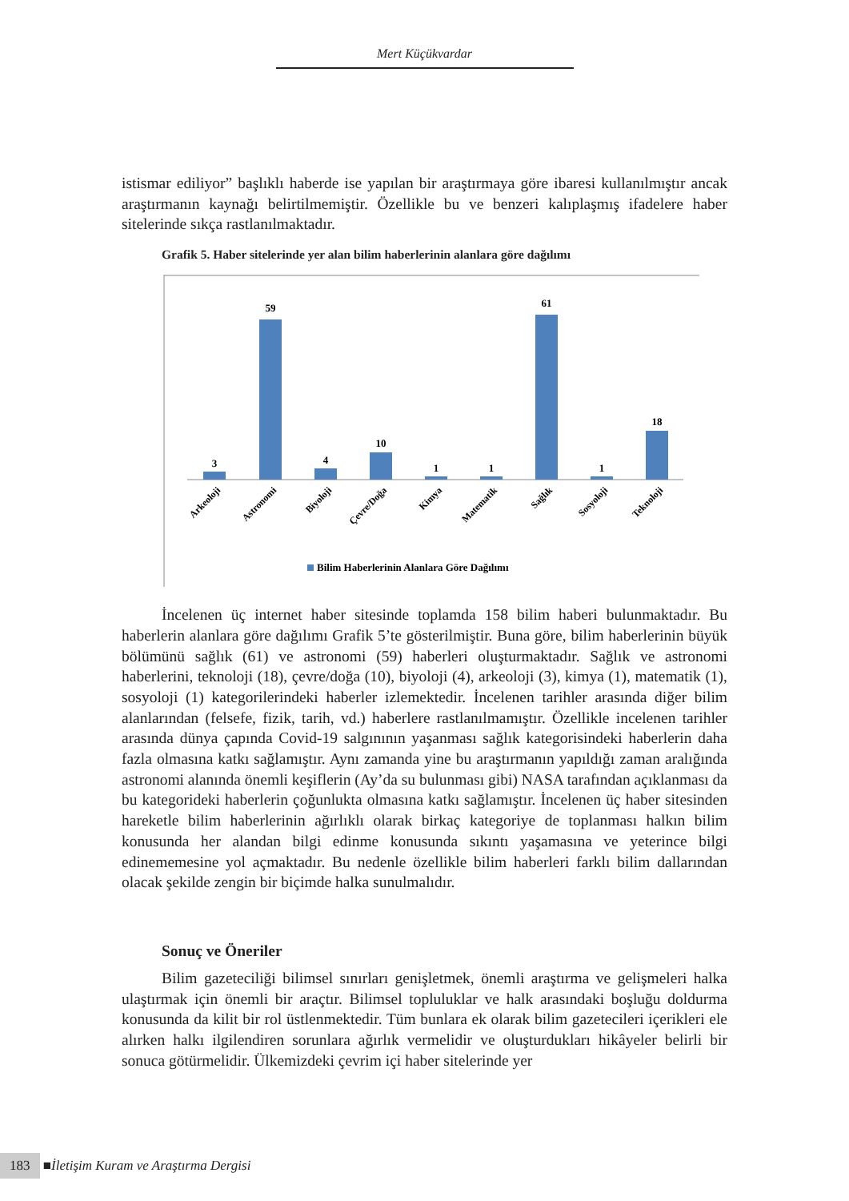Mert Küçükvardar
istismar ediliyor” başlıklı haberde ise yapılan bir araştırmaya göre ibaresi kullanılmıştır ancak araştırmanın kaynağı belirtilmemiştir. Özellikle bu ve benzeri kalıplaşmış ifadelere haber sitelerinde sıkça rastlanılmaktadır.
Grafik 5. Haber sitelerinde yer alan bilim haberlerinin alanlara göre dağılımı
3
59
4
10
1
1
61
1
18
Arkeoloji
Astronomi
Biyoloji
Çevre/Doğa
Kimya
Matematik
Sağlık
Sosyoloji
Teknoloji
Bilim Haberlerinin Alanlara Göre Dağılımı
İncelenen üç internet haber sitesinde toplamda 158 bilim haberi bulunmaktadır. Bu haberlerin alanlara göre dağılımı Grafik 5’te gösterilmiştir. Buna göre, bilim haberlerinin büyük bölümünü sağlık (61) ve astronomi (59) haberleri oluşturmaktadır. Sağlık ve astronomi haberlerini, teknoloji (18), çevre/doğa (10), biyoloji (4), arkeoloji (3), kimya (1), matematik (1), sosyoloji (1) kategorilerindeki haberler izlemektedir. İncelenen tarihler arasında diğer bilim alanlarından (felsefe, fizik, tarih, vd.) haberlere rastlanılmamıştır. Özellikle incelenen tarihler arasında dünya çapında Covid-19 salgınının yaşanması sağlık kategorisindeki haberlerin daha fazla olmasına katkı sağlamıştır. Aynı zamanda yine bu araştırmanın yapıldığı zaman aralığında astronomi alanında önemli keşiflerin (Ay’da su bulunması gibi) NASA tarafından açıklanması da bu kategorideki haberlerin çoğunlukta olmasına katkı sağlamıştır. İncelenen üç haber sitesinden hareketle bilim haberlerinin ağırlıklı olarak birkaç kategoriye de toplanması halkın bilim konusunda her alandan bilgi edinme konusunda sıkıntı yaşamasına ve yeterince bilgi edinememesine yol açmaktadır. Bu nedenle özellikle bilim haberleri farklı bilim dallarından olacak şekilde zengin bir biçimde halka sunulmalıdır.
Sonuç ve Öneriler
Bilim gazeteciliği bilimsel sınırları genişletmek, önemli araştırma ve gelişmeleri halka ulaştırmak için önemli bir araçtır. Bilimsel topluluklar ve halk arasındaki boşluğu doldurma konusunda da kilit bir rol üstlenmektedir. Tüm bunlara ek olarak bilim gazetecileri içerikleri ele alırken halkı ilgilendiren sorunlara ağırlık vermelidir ve oluşturdukları hikâyeler belirli bir sonuca götürmelidir. Ülkemizdeki çevrim içi haber sitelerinde yer
183 ■ İletişim Kuram ve Araştırma Dergisi